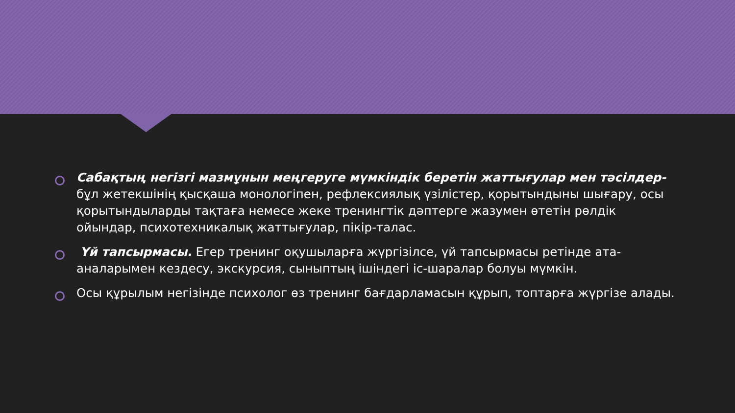Сабақтың негізгі мазмұнын меңгеруге мүмкіндік беретін жаттығулар мен тәсілдер- бұл жетекшінің қысқаша монологіпен, рефлексиялық үзілістер, қорытындыны шығару, осы қорытындыларды тақтаға немесе жеке тренингтік дәптерге жазумен өтетін рөлдік ойындар, психотехникалық жаттығулар, пікір-талас.
Үй тапсырмасы. Егер тренинг оқушыларға жүргізілсе, үй тапсырмасы ретінде ата-аналарымен кездесу, экскурсия, сыныптың ішіндегі іс-шаралар болуы мүмкін.
Осы құрылым негізінде психолог өз тренинг бағдарламасын құрып, топтарға жүргізе алады.